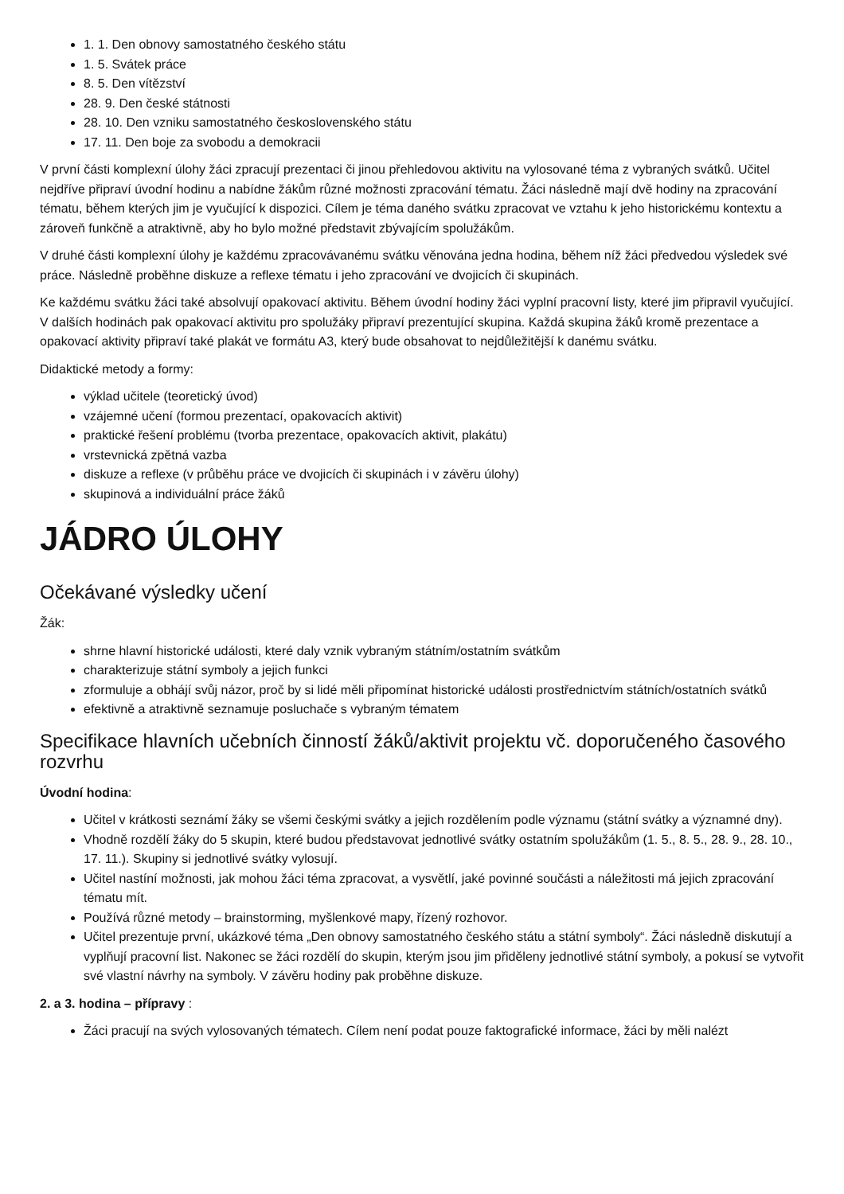1. 1. Den obnovy samostatného českého státu
1. 5. Svátek práce
8. 5. Den vítězství
28. 9. Den české státnosti
28. 10. Den vzniku samostatného československého státu
17. 11. Den boje za svobodu a demokracii
V první části komplexní úlohy žáci zpracují prezentaci či jinou přehledovou aktivitu na vylosované téma z vybraných svátků. Učitel nejdříve připraví úvodní hodinu a nabídne žákům různé možnosti zpracování tématu. Žáci následně mají dvě hodiny na zpracování tématu, během kterých jim je vyučující k dispozici. Cílem je téma daného svátku zpracovat ve vztahu k jeho historickému kontextu a zároveň funkčně a atraktivně, aby ho bylo možné představit zbývajícím spolužákům.
V druhé části komplexní úlohy je každému zpracovávanému svátku věnována jedna hodina, během níž žáci předvedou výsledek své práce. Následně proběhne diskuze a reflexe tématu i jeho zpracování ve dvojicích či skupinách.
Ke každému svátku žáci také absolvují opakovací aktivitu. Během úvodní hodiny žáci vyplní pracovní listy, které jim připravil vyučující. V dalších hodinách pak opakovací aktivitu pro spolužáky připraví prezentující skupina. Každá skupina žáků kromě prezentace a opakovací aktivity připraví také plakát ve formátu A3, který bude obsahovat to nejdůležitější k danému svátku.
Didaktické metody a formy:
výklad učitele (teoretický úvod)
vzájemné učení (formou prezentací, opakovacích aktivit)
praktické řešení problému (tvorba prezentace, opakovacích aktivit, plakátu)
vrstevnická zpětná vazba
diskuze a reflexe (v průběhu práce ve dvojicích či skupinách i v závěru úlohy)
skupinová a individuální práce žáků
JÁDRO ÚLOHY
Očekávané výsledky učení
Žák:
shrne hlavní historické události, které daly vznik vybraným státním/ostatním svátkům
charakterizuje státní symboly a jejich funkci
zformuluje a obhájí svůj názor, proč by si lidé měli připomínat historické události prostřednictvím státních/ostatních svátků
efektivně a atraktivně seznamuje posluchače s vybraným tématem
Specifikace hlavních učebních činností žáků/aktivit projektu vč. doporučeného časového rozvrhu
Úvodní hodina:
Učitel v krátkosti seznámí žáky se všemi českými svátky a jejich rozdělením podle významu (státní svátky a významné dny).
Vhodně rozdělí žáky do 5 skupin, které budou představovat jednotlivé svátky ostatním spolužákům (1. 5., 8. 5., 28. 9., 28. 10., 17. 11.). Skupiny si jednotlivé svátky vylosují.
Učitel nastíní možnosti, jak mohou žáci téma zpracovat, a vysvětlí, jaké povinné součásti a náležitosti má jejich zpracování tématu mít.
Používá různé metody – brainstorming, myšlenkové mapy, řízený rozhovor.
Učitel prezentuje první, ukázkové téma „Den obnovy samostatného českého státu a státní symboly“. Žáci následně diskutují a vyplňují pracovní list. Nakonec se žáci rozdělí do skupin, kterým jsou jim přiděleny jednotlivé státní symboly, a pokusí se vytvořit své vlastní návrhy na symboly. V závěru hodiny pak proběhne diskuze.
2. a 3. hodina – přípravy :
Žáci pracují na svých vylosovaných tématech. Cílem není podat pouze faktografické informace, žáci by měli nalézt